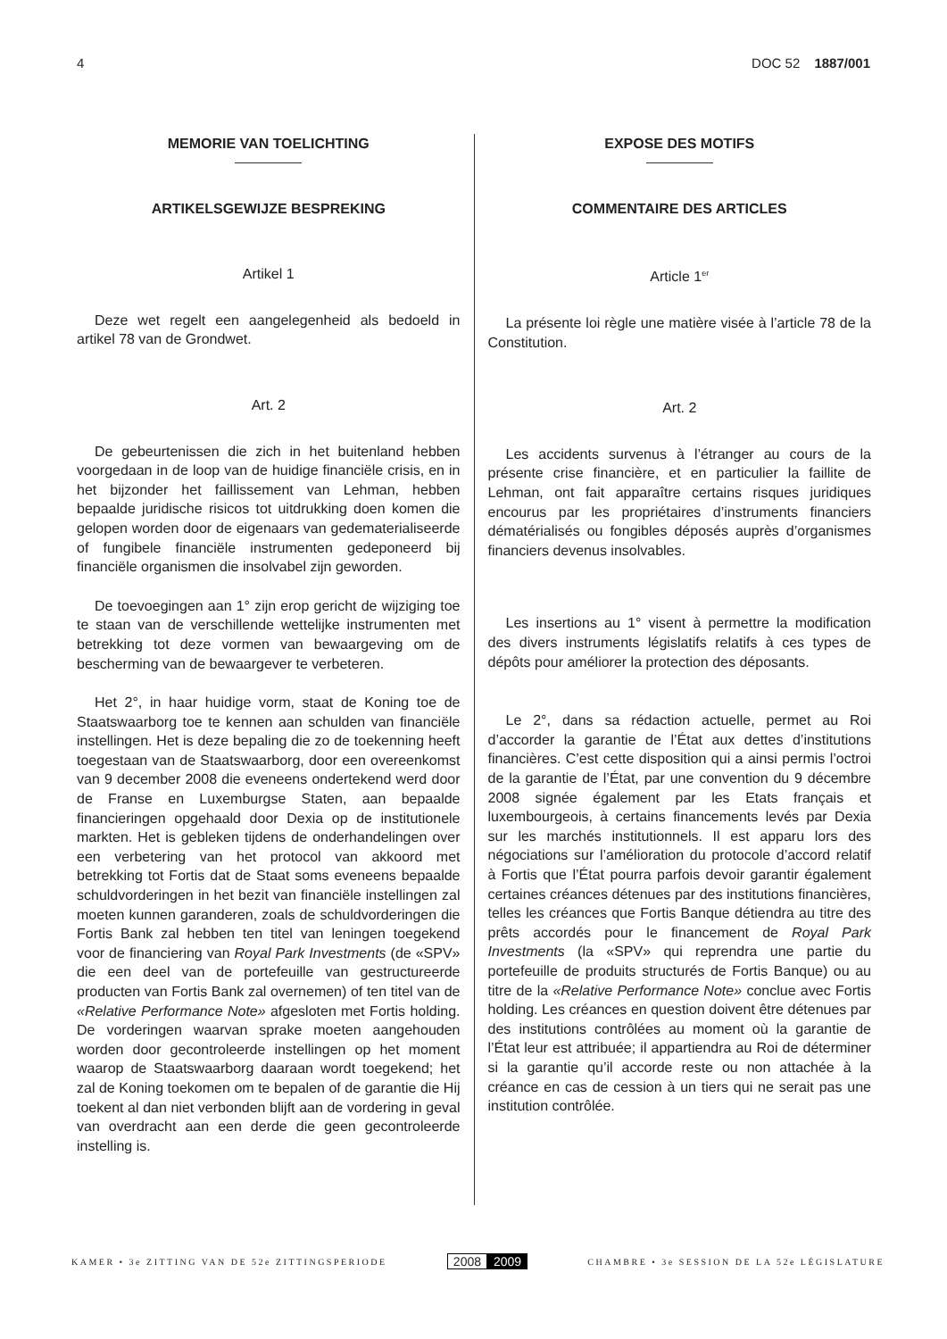4 DOC 52 1887/001
MEMORIE VAN TOELICHTING
ARTIKELSGEWIJZE BESPREKING
Artikel 1
Deze wet regelt een aangelegenheid als bedoeld in artikel 78 van de Grondwet.
Art. 2
De gebeurtenissen die zich in het buitenland hebben voorgedaan in de loop van de huidige financiële crisis, en in het bijzonder het faillissement van Lehman, hebben bepaalde juridische risicos tot uitdrukking doen komen die gelopen worden door de eigenaars van gedematerialiseerde of fungibele financiële instrumenten gedeponeerd bij financiële organismen die insolvabel zijn geworden.
De toevoegingen aan 1° zijn erop gericht de wijziging toe te staan van de verschillende wettelijke instrumenten met betrekking tot deze vormen van bewaargeving om de bescherming van de bewaargever te verbeteren.
Het 2°, in haar huidige vorm, staat de Koning toe de Staatswaarborg toe te kennen aan schulden van financiële instellingen. Het is deze bepaling die zo de toekenning heeft toegestaan van de Staatswaarborg, door een overeenkomst van 9 december 2008 die eveneens ondertekend werd door de Franse en Luxemburgse Staten, aan bepaalde financieringen opgehaald door Dexia op de institutionele markten. Het is gebleken tijdens de onderhandelingen over een verbetering van het protocol van akkoord met betrekking tot Fortis dat de Staat soms eveneens bepaalde schuldvorderingen in het bezit van financiële instellingen zal moeten kunnen garanderen, zoals de schuldvorderingen die Fortis Bank zal hebben ten titel van leningen toegekend voor de financiering van Royal Park Investments (de «SPV» die een deel van de portefeuille van gestructureerde producten van Fortis Bank zal overnemen) of ten titel van de «Relative Performance Note» afgesloten met Fortis holding. De vorderingen waarvan sprake moeten aangehouden worden door gecontroleerde instellingen op het moment waarop de Staatswaarborg daaraan wordt toegekend; het zal de Koning toekomen om te bepalen of de garantie die Hij toekent al dan niet verbonden blijft aan de vordering in geval van overdracht aan een derde die geen gecontroleerde instelling is.
EXPOSE DES MOTIFS
COMMENTAIRE DES ARTICLES
Article 1<sup>er</sup>
La présente loi règle une matière visée à l’article 78 de la Constitution.
Art. 2
Les accidents survenus à l’étranger au cours de la présente crise financière, et en particulier la faillite de Lehman, ont fait apparaître certains risques juridiques encourus par les propriétaires d’instruments financiers dématérialisés ou fongibles déposés auprès d’organismes financiers devenus insolvables.
Les insertions au 1° visent à permettre la modification des divers instruments législatifs relatifs à ces types de dépôts pour améliorer la protection des déposants.
Le 2°, dans sa rédaction actuelle, permet au Roi d’accorder la garantie de l’État aux dettes d’institutions financières. C’est cette disposition qui a ainsi permis l’octroi de la garantie de l’État, par une convention du 9 décembre 2008 signée également par les Etats français et luxembourgeois, à certains financements levés par Dexia sur les marchés institutionnels. Il est apparu lors des négociations sur l’amélioration du protocole d’accord relatif à Fortis que l’État pourra parfois devoir garantir également certaines créances détenues par des institutions financières, telles les créances que Fortis Banque détiendra au titre des prêts accordés pour le financement de Royal Park Investments (la «SPV» qui reprendra une partie du portefeuille de produits structurés de Fortis Banque) ou au titre de la «Relative Performance Note» conclue avec Fortis holding. Les créances en question doivent être détenues par des institutions contrôlées au moment où la garantie de l’État leur est attribuée; il appartiendra au Roi de déterminer si la garantie qu’il accorde reste ou non attachée à la créance en cas de cession à un tiers qui ne serait pas une institution contrôlée.
KAMER • 3e ZITTING VAN DE 52e ZITTINGSPERIODE 2008 2009 CHAMBRE • 3e SESSION DE LA 52e LÉGISLATURE